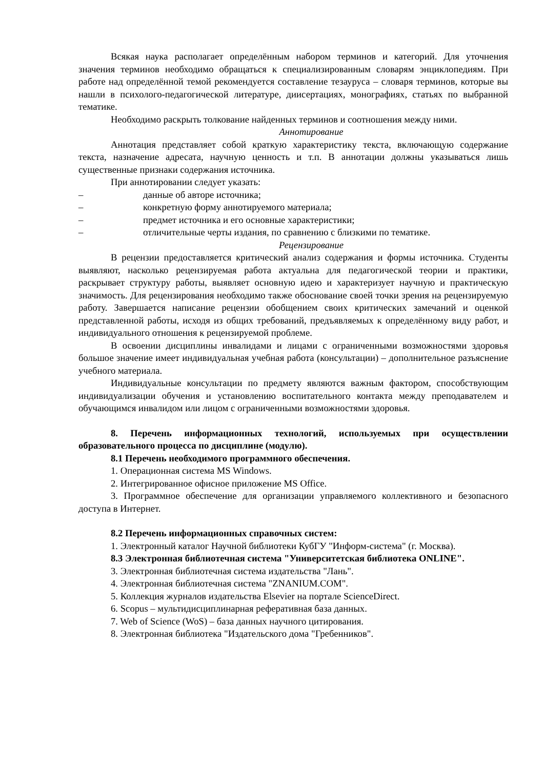Всякая наука располагает определённым набором терминов и категорий. Для уточнения значения терминов необходимо обращаться к специализированным словарям энциклопедиям. При работе над определённой темой рекомендуется составление тезауруса – словаря терминов, которые вы нашли в психолого-педагогической литературе, диисертациях, монографиях, статьях по выбранной тематике.
Необходимо раскрыть толкование найденных терминов и соотношения между ними.
Аннотирование
Аннотация представляет собой краткую характеристику текста, включающую содержание текста, назначение адресата, научную ценность и т.п. В аннотации должны указываться лишь существенные признаки содержания источника.
При аннотировании следует указать:
– данные об авторе источника;
– конкретную форму аннотируемого материала;
– предмет источника и его основные характеристики;
– отличительные черты издания, по сравнению с близкими по тематике.
Рецензирование
В рецензии предоставляется критический анализ содержания и формы источника. Студенты выявляют, насколько рецензируемая работа актуальна для педагогической теории и практики, раскрывает структуру работы, выявляет основную идею и характеризует научную и практическую значимость. Для рецензирования необходимо также обоснование своей точки зрения на рецензируемую работу. Завершается написание рецензии обобщением своих критических замечаний и оценкой представленной работы, исходя из общих требований, предъявляемых к определённому виду работ, и индивидуального отношения к рецензируемой проблеме.
В освоении дисциплины инвалидами и лицами с ограниченными возможностями здоровья большое значение имеет индивидуальная учебная работа (консультации) – дополнительное разъяснение учебного материала.
Индивидуальные консультации по предмету являются важным фактором, способствующим индивидуализации обучения и установлению воспитательного контакта между преподавателем и обучающимся инвалидом или лицом с ограниченными возможностями здоровья.
8. Перечень информационных технологий, используемых при осуществлении образовательного процесса по дисциплине (модулю).
8.1 Перечень необходимого программного обеспечения.
1. Операционная система MS Windows.
2. Интегрированное офисное приложение MS Office.
3. Программное обеспечение для организации управляемого коллективного и безопасного доступа в Интернет.
8.2 Перечень информационных справочных систем:
1. Электронный каталог Научной библиотеки КубГУ "Информ-система" (г. Москва).
8.3 Электронная библиотечная система "Университетская библиотека ONLINE".
3. Электронная библиотечная система издательства "Лань".
4. Электронная библиотечная система "ZNANIUM.COM".
5. Коллекция журналов издательства Elsevier на портале ScienceDirect.
6. Scopus – мультидисциплинарная реферативная база данных.
7. Web of Science (WoS) – база данных научного цитирования.
8. Электронная библиотека "Издательского дома "Гребенников".